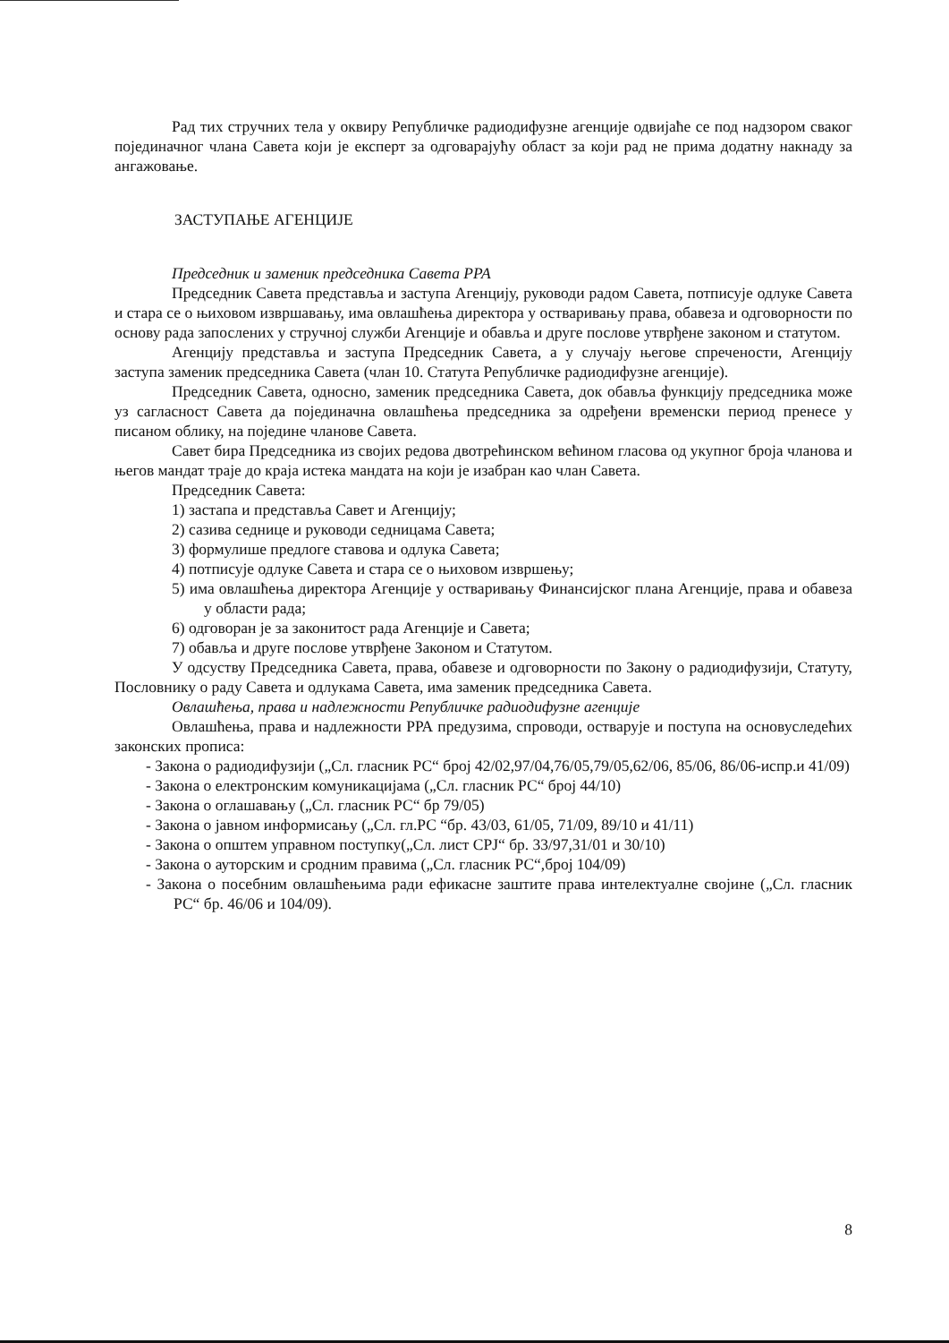Рад тих стручних тела у оквиру Републичке радиодифузне агенције одвијаће се под надзором сваког појединачног члана Савета који је експерт за одговарајућу област за који рад не прима додатну накнаду за ангажовање.
ЗАСТУПАЊЕ АГЕНЦИЈЕ
Председник и заменик председника Савета РРА
Председник Савета представља и заступа Агенцију, руководи радом Савета, потписује одлуке Савета и стара се о њиховом извршавању, има овлашћења директора у остваривању права, обавеза и одговорности по основу рада запослених у стручној служби Агенције и обавља и друге послове утврђене законом и статутом.
Агенцију представља и заступа Председник Савета, а у случају његове спречености, Агенцију заступа заменик председника Савета (члан 10. Статута Републичке радиодифузне агенције).
Председник Савета, односно, заменик председника Савета, док обавља функцију председника може уз сагласност Савета да појединачна овлашћења председника за одређени временски период пренесе у писаном облику, на поједине чланове Савета.
Савет бира Председника из својих редова двотрећинском већином гласова од укупног броја чланова и његов мандат траје до краја истека мандата на који је изабран као члан Савета.
Председник Савета:
1) застапа и представља Савет и Агенцију;
2) сазива седнице и руководи седницама Савета;
3) формулише предлоге ставова и одлука Савета;
4) потписује одлуке Савета и стара се о њиховом извршењу;
5) има овлашћења директора Агенције у остваривању Финансијског плана Агенције, права и обавеза у области рада;
6) одговоран је за законитост рада Агенције и Савета;
7) обавља и друге послове утврђене Законом и Статутом.
У одсуству Председника Савета, права, обавезе и одговорности по Закону о радиодифузији, Статуту, Пословнику о раду Савета и одлукама Савета, има заменик председника Савета.
Овлашћења, права и надлежности Републичке радиодифузне агенције
Овлашћења, права и надлежности РРА предузима, спроводи, остварује и поступа на основуследећих законских прописа:
- Закона о радиодифузији („Сл. гласник РС“ број 42/02,97/04,76/05,79/05,62/06, 85/06, 86/06-испр.и 41/09)
- Закона о електронским комуникацијама („Сл. гласник РС“ број 44/10)
- Закона о оглашавању („Сл. гласник РС“ бр 79/05)
- Закона о јавном информисању („Сл. гл.РС “бр. 43/03, 61/05, 71/09, 89/10 и 41/11)
- Закона о општем управном поступку(„Сл. лист СРЈ“ бр. 33/97,31/01 и 30/10)
- Закона о ауторским и сродним правима („Сл. гласник РС“,број 104/09)
- Закона о посебним овлашћењима ради ефикасне заштите права интелектуалне својине („Сл. гласник РС“ бр. 46/06 и 104/09).
8